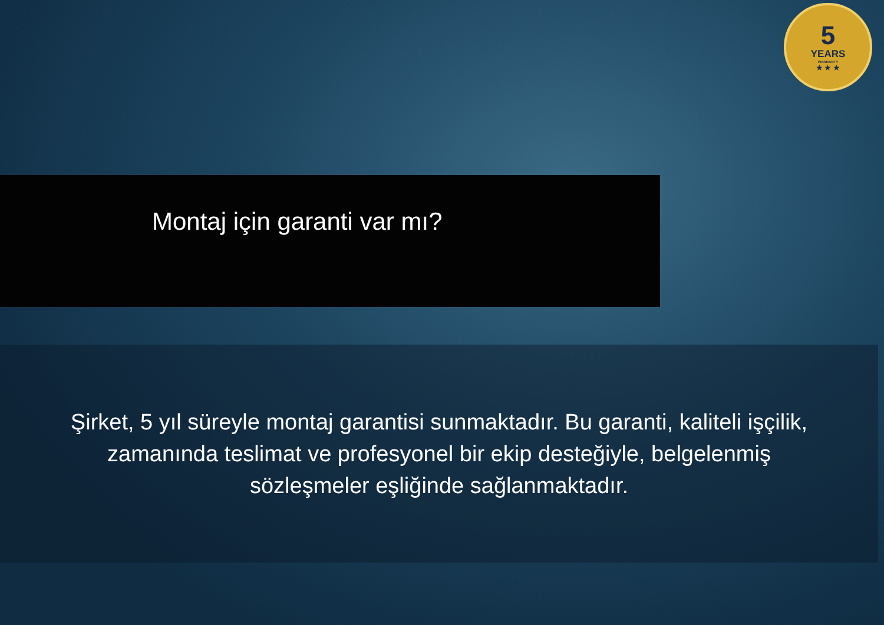5
YEARS
WARRANTY
★ ★ ★
Montaj için garanti var mı?
Şirket, 5 yıl süreyle montaj garantisi sunmaktadır. Bu garanti, kaliteli işçilik, zamanında teslimat ve profesyonel bir ekip desteğiyle, belgelenmiş sözleşmeler eşliğinde sağlanmaktadır.